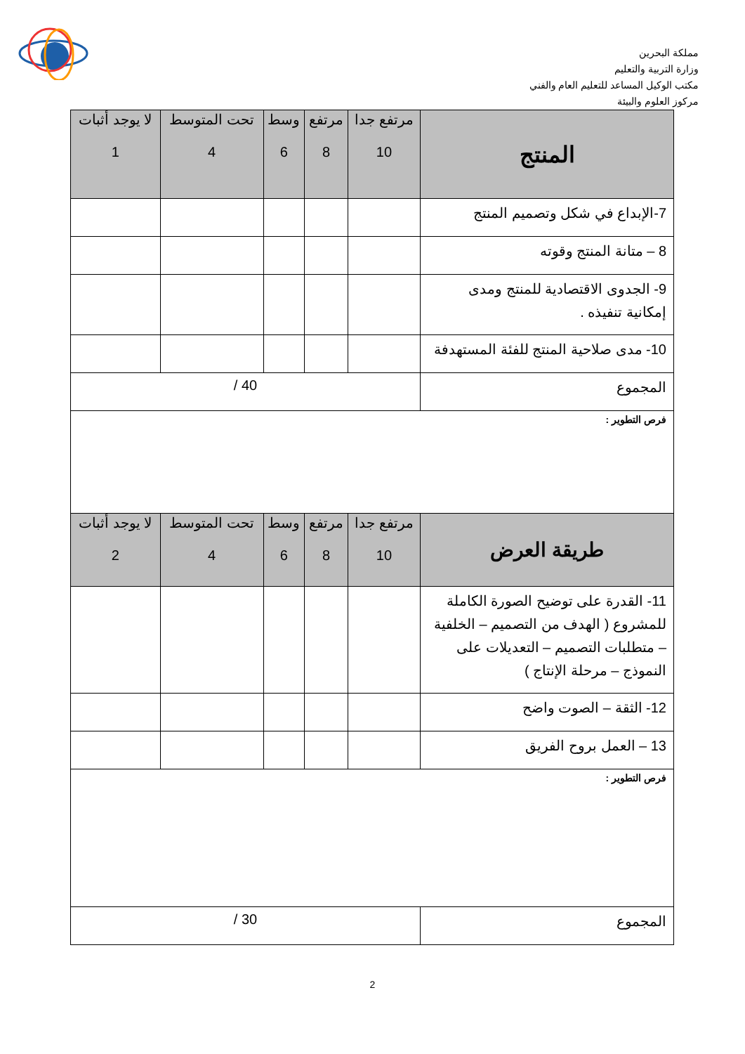مملكة البحرين
وزارة التربية والتعليم
مكتب الوكيل المساعد للتعليم العام والفني
مركوز العلوم والبيئة
| المنتج | مرتفع جدا 10 | مرتفع 8 | وسط 6 | تحت المتوسط 4 | لا يوجد أثبات 1 |
| --- | --- | --- | --- | --- | --- |
| 7-الإبداع في شكل وتصميم المنتج | | | | | |
| 8 – متانة المنتج وقوته | | | | | |
| 9- الجدوى الاقتصادية للمنتج ومدى إمكانية تنفيذه . | | | | | |
| 10- مدى صلاحية المنتج للفئة المستهدفة | | | | | |
| المجموع | 40 / | | | | |
| فرص التطوير : | | | | | |
| طريقة العرض | مرتفع جدا 10 | مرتفع 8 | وسط 6 | تحت المتوسط 4 | لا يوجد أثبات 2 |
| 11- القدرة على توضيح الصورة الكاملة للمشروع ( الهدف من التصميم – الخلفية – متطلبات التصميم – التعديلات على النموذج – مرحلة الإنتاج ) | | | | | |
| 12- الثقة – الصوت واضح | | | | | |
| 13 – العمل بروح الفريق | | | | | |
| فرص التطوير : | | | | | |
| المجموع | 30 / | | | | |
2